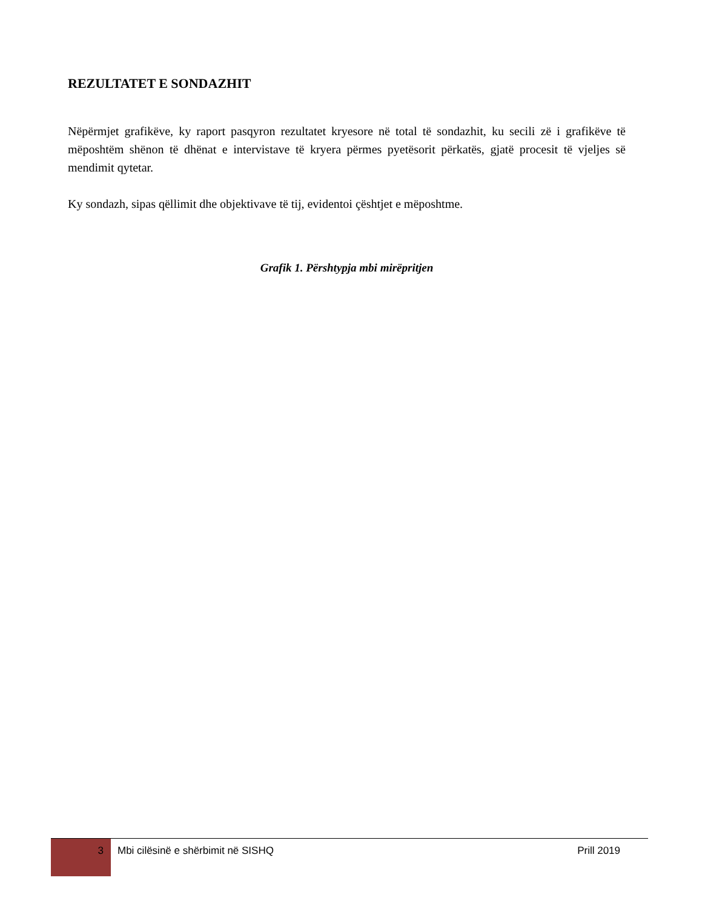REZULTATET E SONDAZHIT
Nëpërmjet grafikëve, ky raport pasqyron rezultatet kryesore në total të sondazhit, ku secili zë i grafikëve të mëposhtëm shënon të dhënat e intervistave të kryera përmes pyetësorit përkatës, gjatë procesit të vjeljes së mendimit qytetar.
Ky sondazh, sipas qëllimit dhe objektivave të tij, evidentoi çështjet e mëposhtme.
Grafik 1. Përshtypja mbi mirëpritjen
3
Mbi cilësinë e shërbimit në SISHQ
Prill 2019